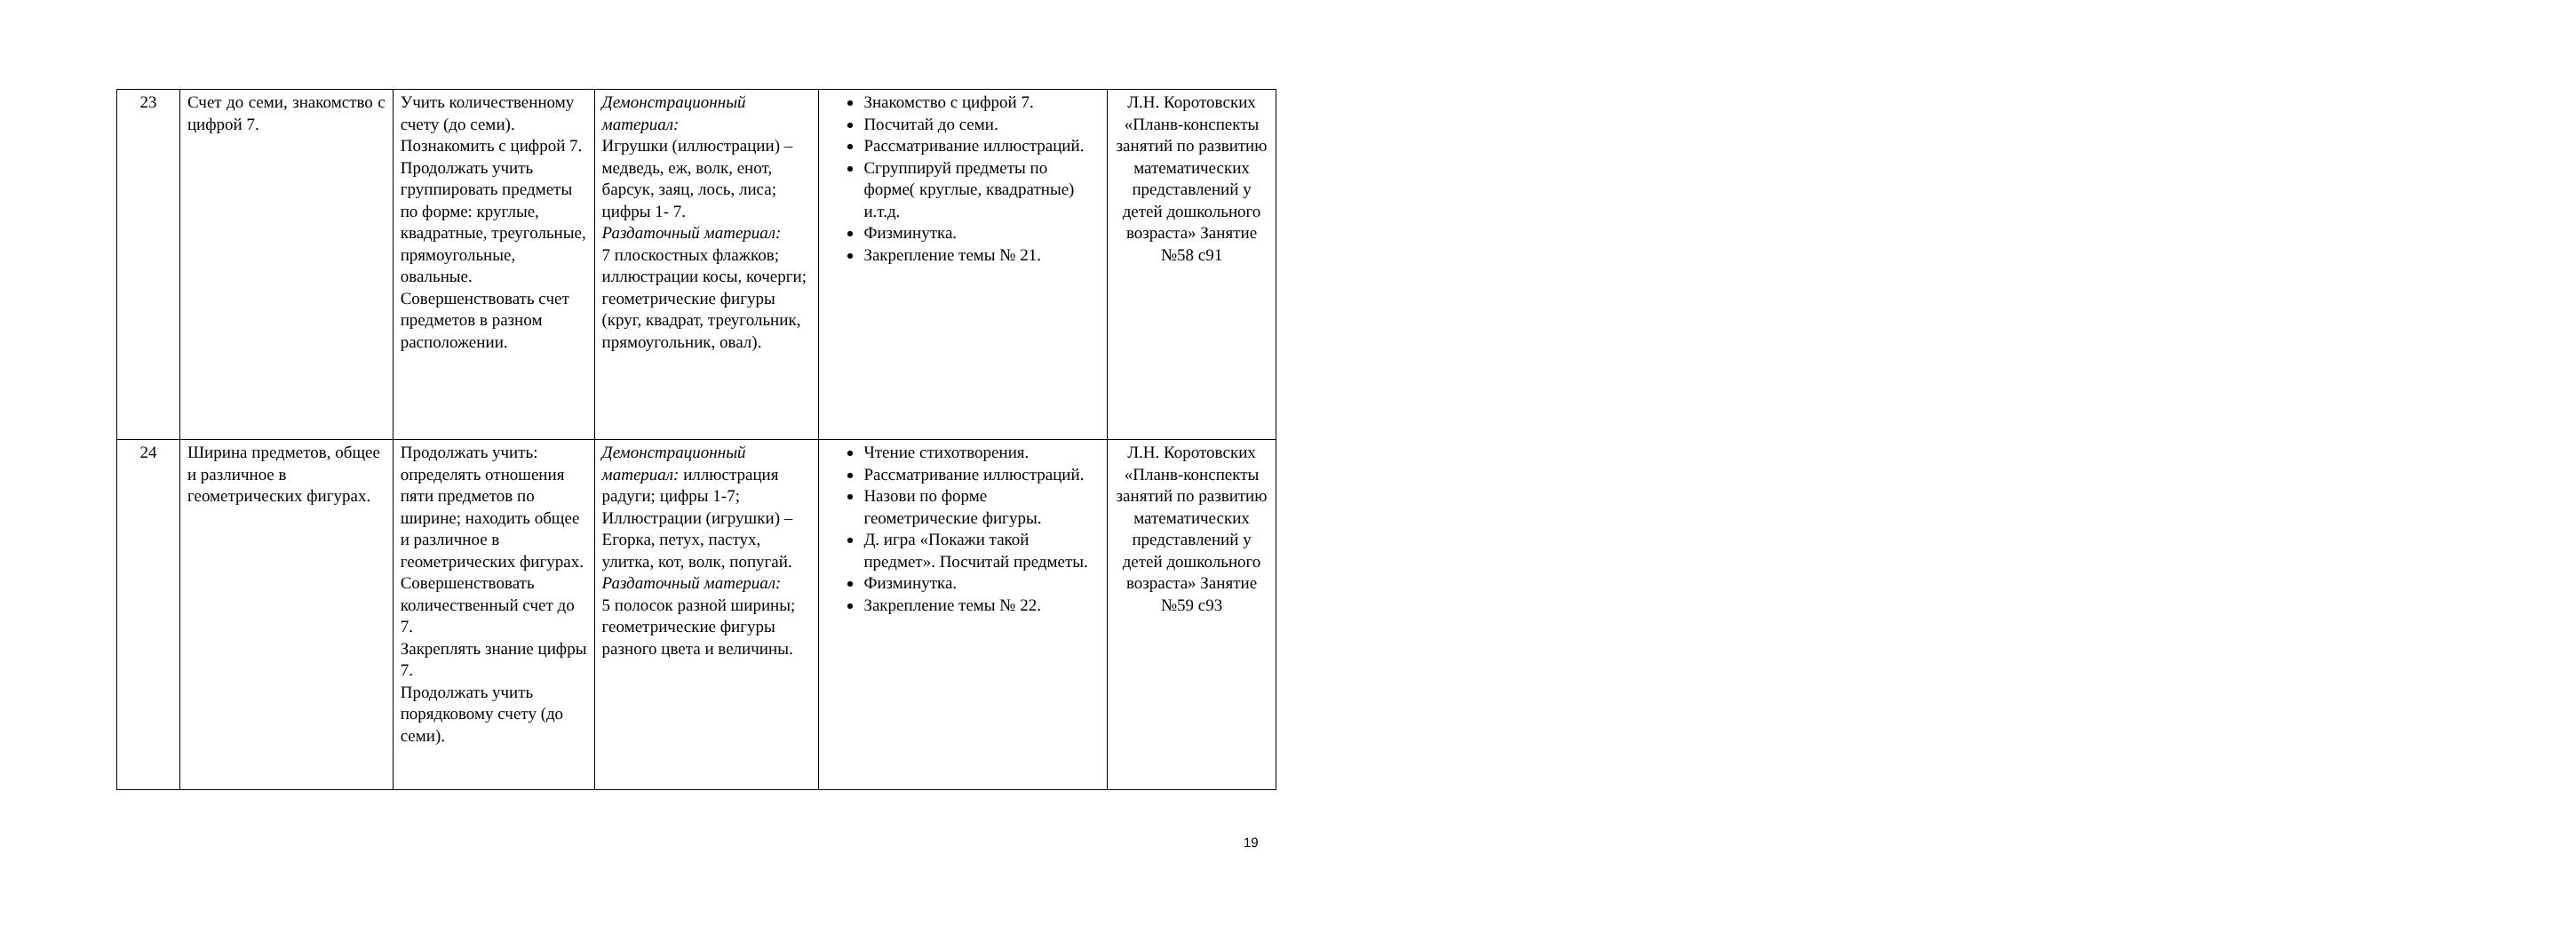| 23 | Счет до семи, знакомство с цифрой 7. | Учить количественному счету (до семи). Познакомить с цифрой 7. Продолжать учить группировать предметы по форме: круглые, квадратные, треугольные, прямоугольные, овальные. Совершенствовать счет предметов в разном расположении. | Демонстрационный материал: Игрушки (иллюстрации) – медведь, еж, волк, енот, барсук, заяц, лось, лиса; цифры 1- 7. Раздаточный материал: 7 плоскостных флажков; иллюстрации косы, кочерги; геометрические фигуры (круг, квадрат, треугольник, прямоугольник, овал). | Знакомство с цифрой 7. Посчитай до семи. Рассматривание иллюстраций. Сгруппируй предметы по форме( круглые, квадратные) и.т.д. Физминутка. Закрепление темы № 21. | Л.Н. Коротовских «Планв-конспекты занятий по развитию математических представлений у детей дошкольного возраста» Занятие №58 с91 |
| 24 | Ширина предметов, общее и различное в геометрических фигурах. | Продолжать учить: определять отношения пяти предметов по ширине; находить общее и различное в геометрических фигурах. Совершенствовать количественный счет до 7. Закреплять знание цифры 7. Продолжать учить порядковому счету (до семи). | Демонстрационный материал: иллюстрация радуги; цифры 1-7; Иллюстрации (игрушки) – Егорка, петух, пастух, улитка, кот, волк, попугай. Раздаточный материал: 5 полосок разной ширины; геометрические фигуры разного цвета и величины. | Чтение стихотворения. Рассматривание иллюстраций. Назови по форме геометрические фигуры. Д. игра «Покажи такой предмет». Посчитай предметы. Физминутка. Закрепление темы № 22. | Л.Н. Коротовских «Планв-конспекты занятий по развитию математических представлений у детей дошкольного возраста» Занятие №59 с93 |
19